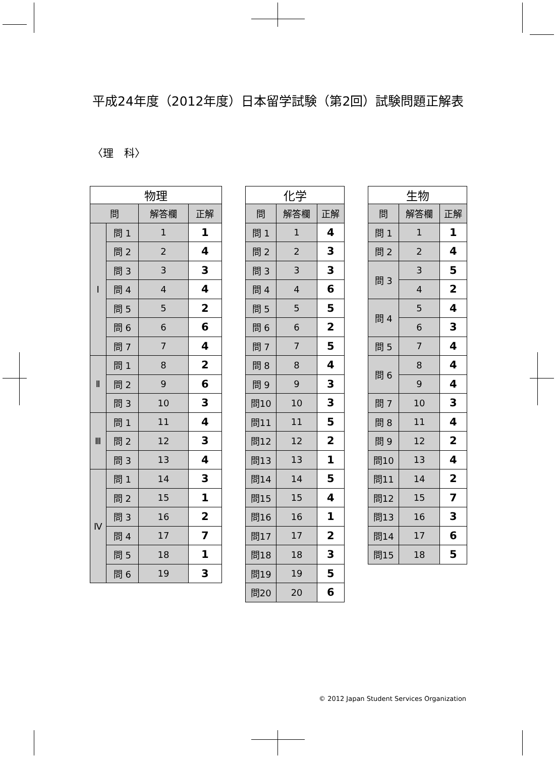平成24年度（2012年度）日本留学試験（第2回）試験問題正解表
〈理　科〉
| 物理 | | | |
| --- | --- | --- | --- |
| 問 | | 解答欄 | 正解 |
| Ⅰ | 問 1 | 1 | 1 |
| | 問 2 | 2 | 4 |
| | 問 3 | 3 | 3 |
| | 問 4 | 4 | 4 |
| | 問 5 | 5 | 2 |
| | 問 6 | 6 | 6 |
| | 問 7 | 7 | 4 |
| Ⅱ | 問 1 | 8 | 2 |
| | 問 2 | 9 | 6 |
| | 問 3 | 10 | 3 |
| Ⅲ | 問 1 | 11 | 4 |
| | 問 2 | 12 | 3 |
| | 問 3 | 13 | 4 |
| Ⅳ | 問 1 | 14 | 3 |
| | 問 2 | 15 | 1 |
| | 問 3 | 16 | 2 |
| | 問 4 | 17 | 7 |
| | 問 5 | 18 | 1 |
| | 問 6 | 19 | 3 |
| 化学 | | |
| --- | --- | --- |
| 問 | 解答欄 | 正解 |
| 問 1 | 1 | 4 |
| 問 2 | 2 | 3 |
| 問 3 | 3 | 3 |
| 問 4 | 4 | 6 |
| 問 5 | 5 | 5 |
| 問 6 | 6 | 2 |
| 問 7 | 7 | 5 |
| 問 8 | 8 | 4 |
| 問 9 | 9 | 3 |
| 問10 | 10 | 3 |
| 問11 | 11 | 5 |
| 問12 | 12 | 2 |
| 問13 | 13 | 1 |
| 問14 | 14 | 5 |
| 問15 | 15 | 4 |
| 問16 | 16 | 1 |
| 問17 | 17 | 2 |
| 問18 | 18 | 3 |
| 問19 | 19 | 5 |
| 問20 | 20 | 6 |
| 生物 | | |
| --- | --- | --- |
| 問 | 解答欄 | 正解 |
| 問 1 | 1 | 1 |
| 問 2 | 2 | 4 |
| 問 3 | 3 | 5 |
| | 4 | 2 |
| 問 4 | 5 | 4 |
| | 6 | 3 |
| 問 5 | 7 | 4 |
| 問 6 | 8 | 4 |
| | 9 | 4 |
| 問 7 | 10 | 3 |
| 問 8 | 11 | 4 |
| 問 9 | 12 | 2 |
| 問10 | 13 | 4 |
| 問11 | 14 | 2 |
| 問12 | 15 | 7 |
| 問13 | 16 | 3 |
| 問14 | 17 | 6 |
| 問15 | 18 | 5 |
© 2012 Japan Student Services Organization